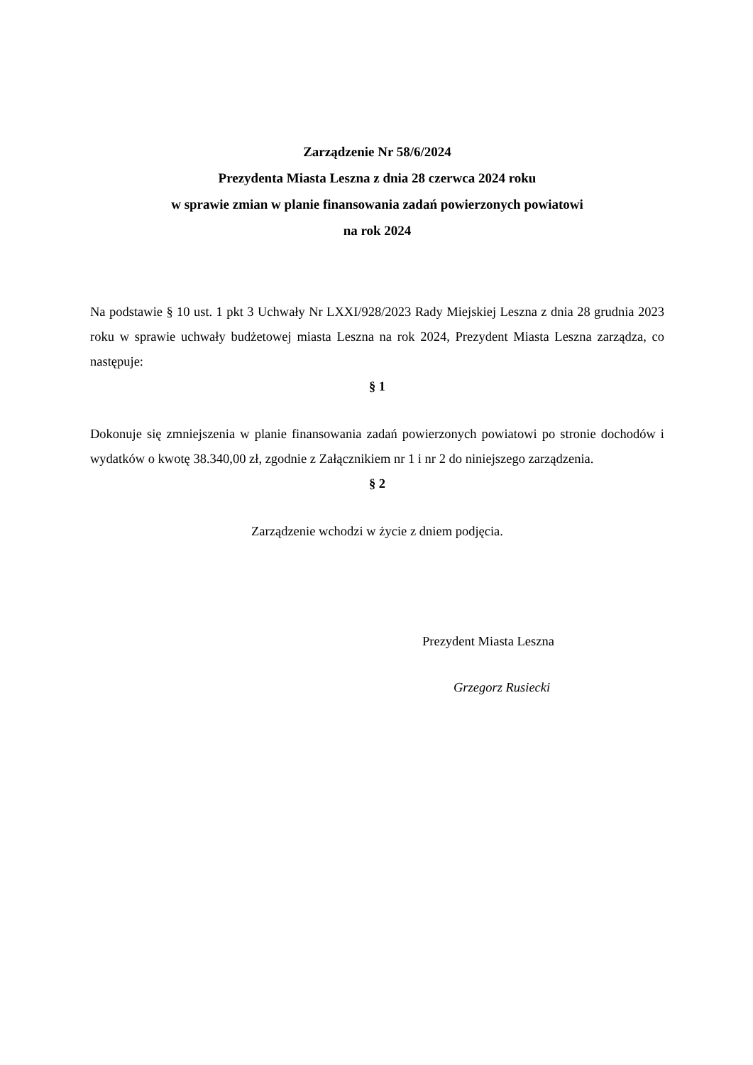Zarządzenie Nr 58/6/2024
Prezydenta Miasta Leszna z dnia 28 czerwca 2024 roku
w sprawie zmian w planie finansowania zadań powierzonych powiatowi
na rok 2024
Na podstawie § 10 ust. 1 pkt 3 Uchwały Nr LXXI/928/2023 Rady Miejskiej Leszna z dnia 28 grudnia 2023 roku w sprawie uchwały budżetowej miasta Leszna na rok 2024, Prezydent Miasta Leszna zarządza, co następuje:
§ 1
Dokonuje się zmniejszenia w planie finansowania zadań powierzonych powiatowi po stronie dochodów i wydatków o kwotę 38.340,00 zł, zgodnie z Załącznikiem nr 1 i nr 2 do niniejszego zarządzenia.
§ 2
Zarządzenie wchodzi w życie z dniem podjęcia.
Prezydent Miasta Leszna
Grzegorz Rusiecki